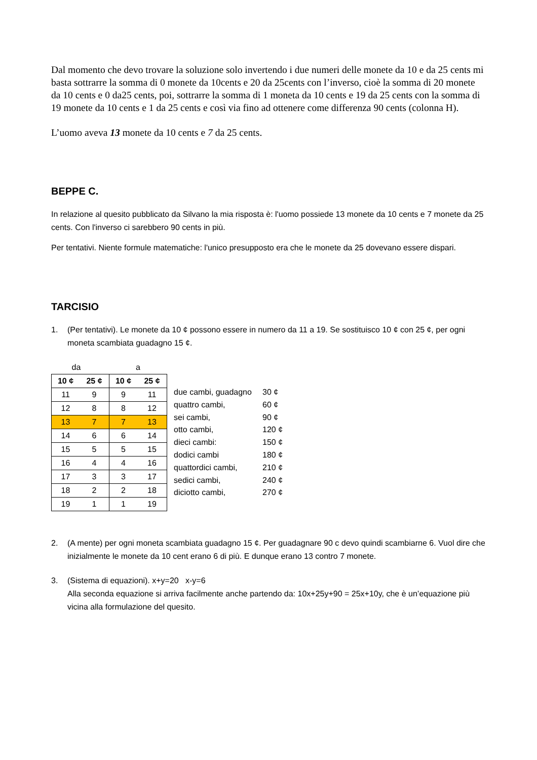Dal momento che devo trovare la soluzione solo invertendo i due numeri delle monete da 10 e da 25 cents mi basta sottrarre la somma di 0 monete da 10cents e 20 da 25cents con l’inverso, cioè la somma di 20 monete da 10 cents e 0 da25 cents, poi, sottrarre la somma di 1 moneta da 10 cents e 19 da 25 cents con la somma di 19 monete da 10 cents e 1 da 25 cents e così via fino ad ottenere come differenza 90 cents (colonna H).
L’uomo aveva 13 monete da 10 cents e 7 da 25 cents.
BEPPE C.
In relazione al quesito pubblicato da Silvano la mia risposta è: l'uomo possiede 13 monete da 10 cents e 7 monete da 25 cents. Con l'inverso ci sarebbero 90 cents in più.
Per tentativi. Niente formule matematiche: l'unico presupposto era che le monete da 25 dovevano essere dispari.
TARCISIO
1. (Per tentativi). Le monete da 10 ¢ possono essere in numero da 11 a 19. Se sostituisco 10 ¢ con 25 ¢, per ogni moneta scambiata guadagno 15 ¢.
| da | | a | |
| 10 ¢ | 25 ¢ | 10 ¢ | 25 ¢ |
| 11 | 9 | 9 | 11 |
| 12 | 8 | 8 | 12 |
| 13 | 7 | 7 | 13 |
| 14 | 6 | 6 | 14 |
| 15 | 5 | 5 | 15 |
| 16 | 4 | 4 | 16 |
| 17 | 3 | 3 | 17 |
| 18 | 2 | 2 | 18 |
| 19 | 1 | 1 | 19 |
due cambi, guadagno 30 ¢
quattro cambi, 60 ¢
sei cambi, 90 ¢
otto cambi, 120 ¢
dieci cambi: 150 ¢
dodici cambi 180 ¢
quattordici cambi, 210 ¢
sedici cambi, 240 ¢
diciotto cambi, 270 ¢
2. (A mente) per ogni moneta scambiata guadagno 15 ¢. Per guadagnare 90 c devo quindi scambiarne 6. Vuol dire che inizialmente le monete da 10 cent erano 6 di più. E dunque erano 13 contro 7 monete.
3. (Sistema di equazioni). x+y=20 x-y=6
Alla seconda equazione si arriva facilmente anche partendo da: 10x+25y+90 = 25x+10y, che è un’equazione più vicina alla formulazione del quesito.